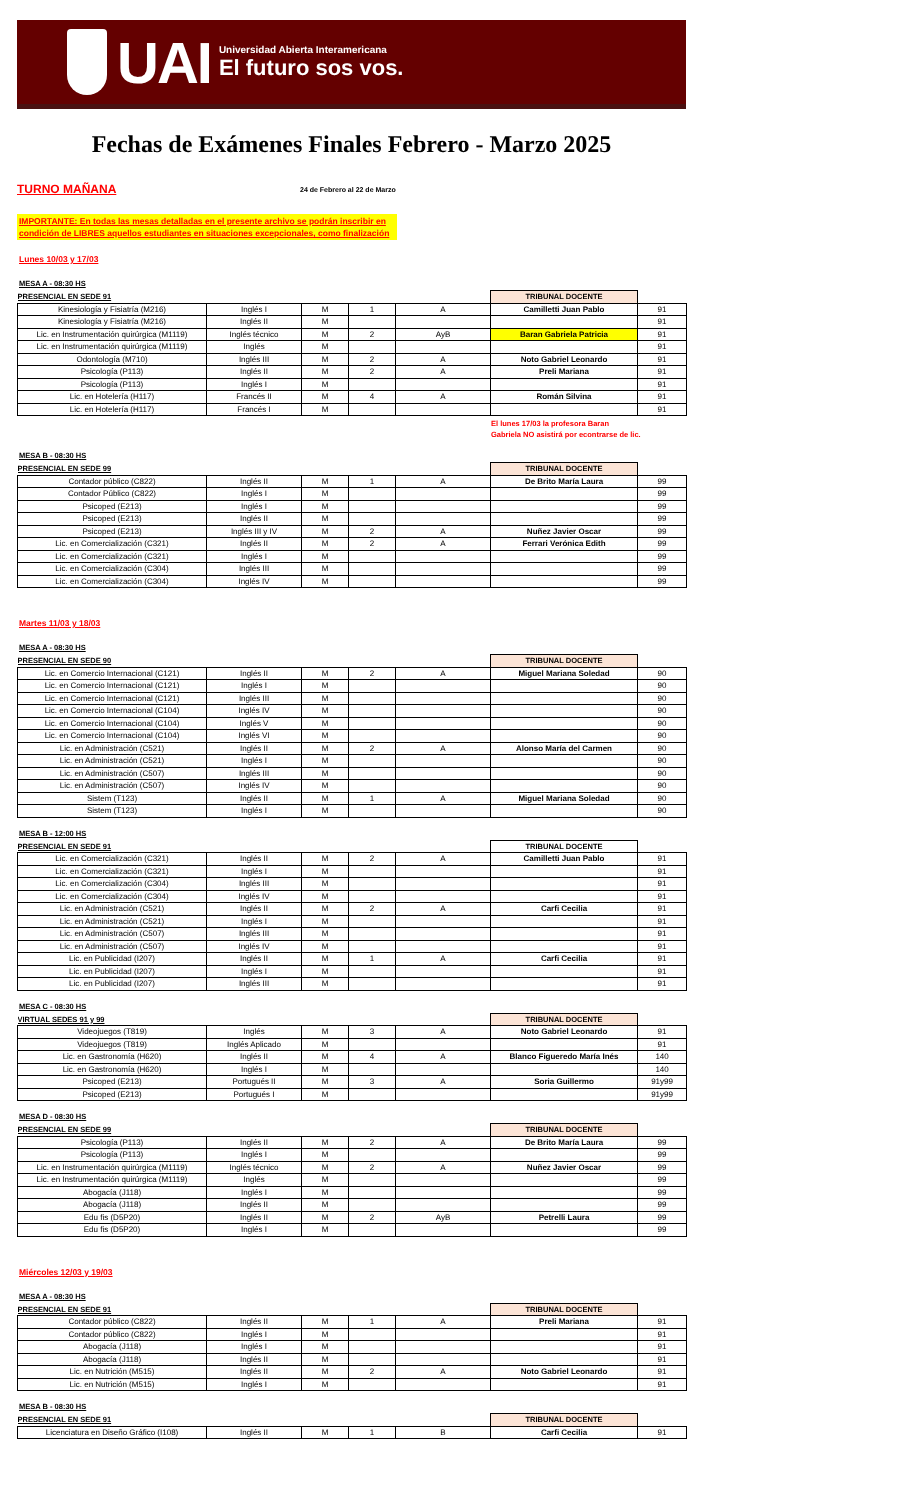UAI
Universidad Abierta Interamericana
El futuro sos vos.
Fechas de Exámenes Finales Febrero - Marzo 2025
TURNO MAÑANA
24 de Febrero al 22 de Marzo
IMPORTANTE: En todas las mesas detalladas en el presente archivo se podrán inscribir en condición de LIBRES aquellos estudiantes en situaciones excepcionales, como finalización
Lunes 10/03 y 17/03
MESA A - 08:30 HS
| PRESENCIAL EN SEDE 91 | | | | | TRIBUNAL DOCENTE | |
| Kinesiología y Fisiatría (M216) | Inglés I | M | 1 | A | Camilletti Juan Pablo | 91 |
| Kinesiología y Fisiatría (M216) | Inglés II | M | | | | 91 |
| Lic. en Instrumentación quirúrgica (M1119) | Inglés técnico | M | 2 | AyB | Baran Gabriela Patricia | 91 |
| Lic. en Instrumentación quirúrgica (M1119) | Inglés | M | | | | 91 |
| Odontología (M710) | Inglés III | M | 2 | A | Noto Gabriel Leonardo | 91 |
| Psicología (P113) | Inglés II | M | 2 | A | Preli Mariana | 91 |
| Psicología (P113) | Inglés I | M | | | | 91 |
| Lic. en Hotelería (H117) | Francés II | M | 4 | A | Román Silvina | 91 |
| Lic. en Hotelería (H117) | Francés I | M | | | | 91 |
El lunes 17/03 la profesora Baran Gabriela NO asistirá por econtrarse de lic.
MESA B - 08:30 HS
| PRESENCIAL EN SEDE 99 | | | | | TRIBUNAL DOCENTE | |
| Contador público (C822) | Inglés II | M | 1 | A | De Brito María Laura | 99 |
| Contador Público (C822) | Inglés I | M | | | | 99 |
| Psicoped (E213) | Inglés I | M | | | | 99 |
| Psicoped (E213) | Inglés II | M | | | | 99 |
| Psicoped (E213) | Inglés III y IV | M | 2 | A | Nuñez Javier Oscar | 99 |
| Lic. en Comercialización (C321) | Inglés II | M | 2 | A | Ferrari Verónica Edith | 99 |
| Lic. en Comercialización (C321) | Inglés I | M | | | | 99 |
| Lic. en Comercialización (C304) | Inglés III | M | | | | 99 |
| Lic. en Comercialización (C304) | Inglés IV | M | | | | 99 |
Martes 11/03 y 18/03
MESA A - 08:30 HS
| PRESENCIAL EN SEDE 90 | | | | | TRIBUNAL DOCENTE | |
| Lic. en Comercio Internacional (C121) | Inglés II | M | 2 | A | Miguel Mariana Soledad | 90 |
| Lic. en Comercio Internacional (C121) | Inglés I | M | | | | 90 |
| Lic. en Comercio Internacional (C121) | Inglés III | M | | | | 90 |
| Lic. en Comercio Internacional (C104) | Inglés IV | M | | | | 90 |
| Lic. en Comercio Internacional (C104) | Inglés V | M | | | | 90 |
| Lic. en Comercio Internacional (C104) | Inglés VI | M | | | | 90 |
| Lic. en Administración (C521) | Inglés II | M | 2 | A | Alonso María del Carmen | 90 |
| Lic. en Administración (C521) | Inglés I | M | | | | 90 |
| Lic. en Administración (C507) | Inglés III | M | | | | 90 |
| Lic. en Administración (C507) | Inglés IV | M | | | | 90 |
| Sistem (T123) | Inglés II | M | 1 | A | Miguel Mariana Soledad | 90 |
| Sistem (T123) | Inglés I | M | | | | 90 |
MESA B - 12:00 HS
| PRESENCIAL EN SEDE 91 | | | | | TRIBUNAL DOCENTE | |
| Lic. en Comercialización (C321) | Inglés II | M | 2 | A | Camilletti Juan Pablo | 91 |
| Lic. en Comercialización (C321) | Inglés I | M | | | | 91 |
| Lic. en Comercialización (C304) | Inglés III | M | | | | 91 |
| Lic. en Comercialización (C304) | Inglés IV | M | | | | 91 |
| Lic. en Administración (C521) | Inglés II | M | 2 | A | Carfi Cecilia | 91 |
| Lic. en Administración (C521) | Inglés I | M | | | | 91 |
| Lic. en Administración (C507) | Inglés III | M | | | | 91 |
| Lic. en Administración (C507) | Inglés IV | M | | | | 91 |
| Lic. en Publicidad (I207) | Inglés II | M | 1 | A | Carfi Cecilia | 91 |
| Lic. en Publicidad (I207) | Inglés I | M | | | | 91 |
| Lic. en Publicidad (I207) | Inglés III | M | | | | 91 |
MESA C - 08:30 HS
| VIRTUAL SEDES 91 y 99 | | | | | TRIBUNAL DOCENTE | |
| Videojuegos (T819) | Inglés | M | 3 | A | Noto Gabriel Leonardo | 91 |
| Videojuegos (T819) | Inglés Aplicado | M | | | | 91 |
| Lic. en Gastronomía (H620) | Inglés II | M | 4 | A | Blanco Figueredo María Inés | 140 |
| Lic. en Gastronomía (H620) | Inglés I | M | | | | 140 |
| Psicoped (E213) | Portugués II | M | 3 | A | Soria Guillermo | 91y99 |
| Psicoped (E213) | Portugués I | M | | | | 91y99 |
MESA D - 08:30 HS
| PRESENCIAL EN SEDE 99 | | | | | TRIBUNAL DOCENTE | |
| Psicología (P113) | Inglés II | M | 2 | A | De Brito María Laura | 99 |
| Psicología (P113) | Inglés I | M | | | | 99 |
| Lic. en Instrumentación quirúrgica (M1119) | Inglés técnico | M | 2 | A | Nuñez Javier Oscar | 99 |
| Lic. en Instrumentación quirúrgica (M1119) | Inglés | M | | | | 99 |
| Abogacía (J118) | Inglés I | M | | | | 99 |
| Abogacía (J118) | Inglés II | M | | | | 99 |
| Edu fis (D5P20) | Inglés II | M | 2 | AyB | Petrelli Laura | 99 |
| Edu fis (D5P20) | Inglés I | M | | | | 99 |
Miércoles 12/03 y 19/03
MESA A - 08:30 HS
| PRESENCIAL EN SEDE 91 | | | | | TRIBUNAL DOCENTE | |
| Contador público (C822) | Inglés II | M | 1 | A | Preli Mariana | 91 |
| Contador público (C822) | Inglés I | M | | | | 91 |
| Abogacía (J118) | Inglés I | M | | | | 91 |
| Abogacía (J118) | Inglés II | M | | | | 91 |
| Lic. en Nutrición (M515) | Inglés II | M | 2 | A | Noto Gabriel Leonardo | 91 |
| Lic. en Nutrición (M515) | Inglés I | M | | | | 91 |
MESA B - 08:30 HS
| PRESENCIAL EN SEDE 91 | | | | | TRIBUNAL DOCENTE | |
| Licenciatura en Diseño Gráfico (I108) | Inglés II | M | 1 | B | Carfi Cecilia | 91 |